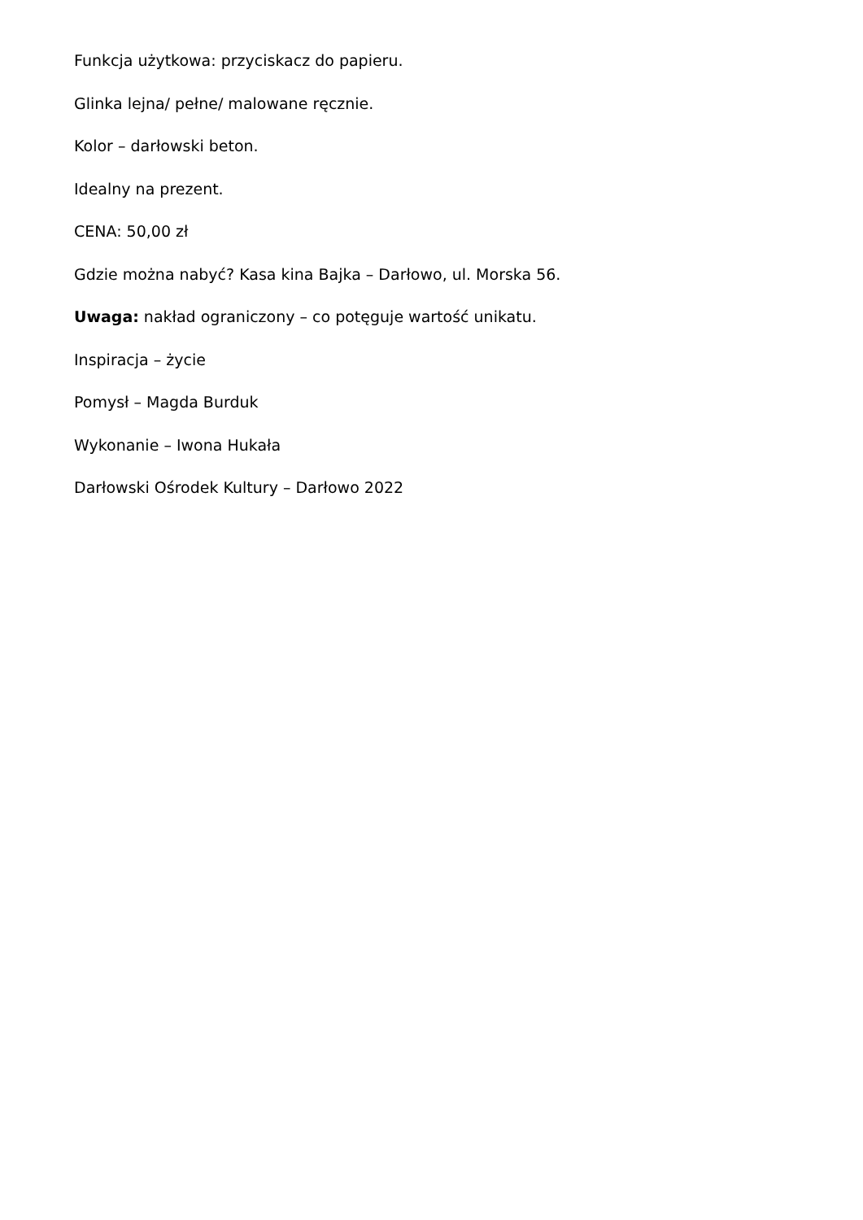Funkcja użytkowa: przyciskacz do papieru.
Glinka lejna/ pełne/ malowane ręcznie.
Kolor – darłowski beton.
Idealny na prezent.
CENA: 50,00 zł
Gdzie można nabyć? Kasa kina Bajka – Darłowo, ul. Morska 56.
Uwaga: nakład ograniczony – co potęguje wartość unikatu.
Inspiracja – życie
Pomysł – Magda Burduk
Wykonanie – Iwona Hukała
Darłowski Ośrodek Kultury – Darłowo 2022